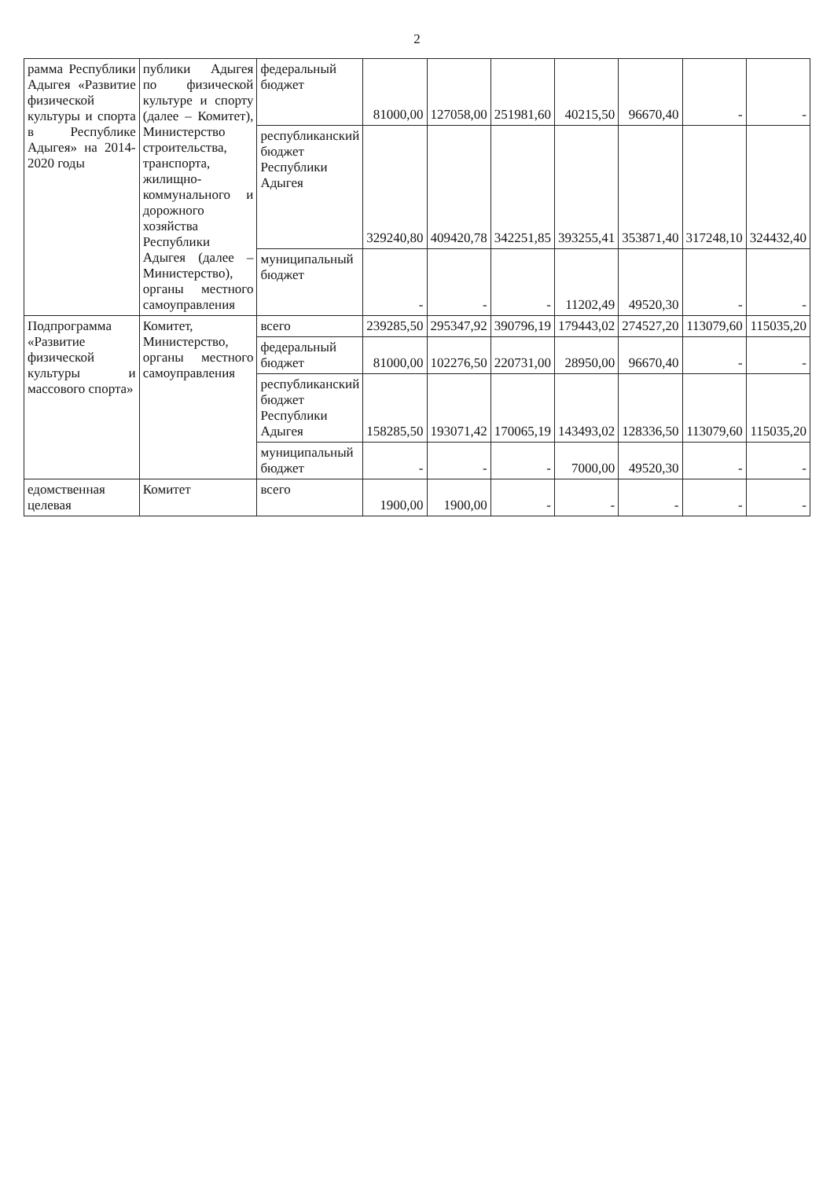2
| рамма Республики Адыгея «Развитие физической культуры и спорта в Республике Адыгея» на 2014-2020 годы | публики Адыгея по физической культуре и спорту (далее – Комитет), Министерство строительства, транспорта, жилищно-коммунального и дорожного хозяйства Республики Адыгея (далее – Министерство), органы местного самоуправления | федеральный бюджет | 81000,00 | 127058,00 | 251981,60 | 40215,50 | 96670,40 | - | - |
| | | республиканский бюджет Республики Адыгея | 329240,80 | 409420,78 | 342251,85 | 393255,41 | 353871,40 | 317248,10 | 324432,40 |
| | | муниципальный бюджет | - | - | - | 11202,49 | 49520,30 | - | - |
| Подпрограмма «Развитие физической культуры и массового спорта» | Комитет, Министерство, органы местного самоуправления | всего | 239285,50 | 295347,92 | 390796,19 | 179443,02 | 274527,20 | 113079,60 | 115035,20 |
| | | федеральный бюджет | 81000,00 | 102276,50 | 220731,00 | 28950,00 | 96670,40 | - | - |
| | | республиканский бюджет Республики Адыгея | 158285,50 | 193071,42 | 170065,19 | 143493,02 | 128336,50 | 113079,60 | 115035,20 |
| | | муниципальный бюджет | - | - | - | 7000,00 | 49520,30 | - | - |
| едомственная целевая | Комитет | всего | 1900,00 | 1900,00 | - | - | - | - | - |